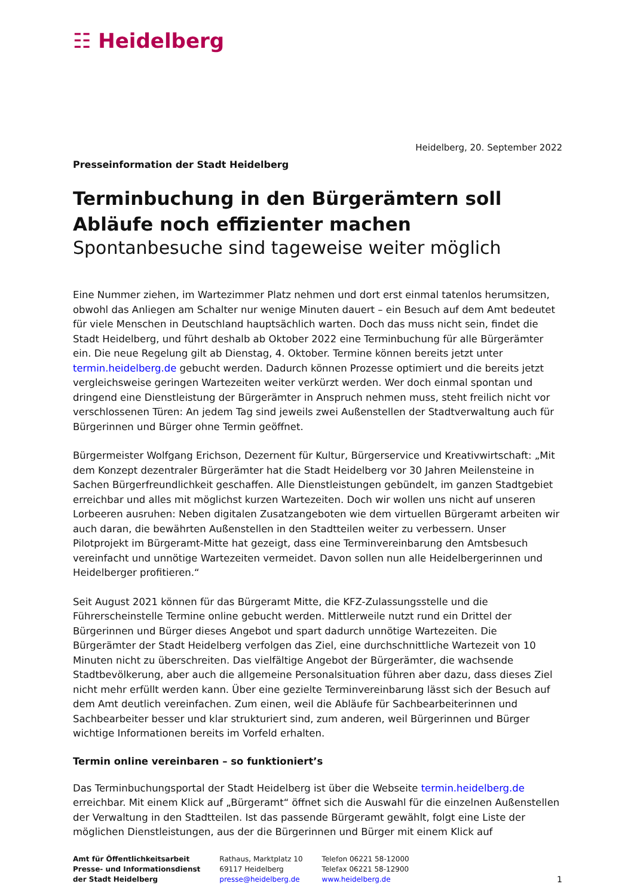☷ Heidelberg
Heidelberg, 20. September 2022
Presseinformation der Stadt Heidelberg
Terminbuchung in den Bürgerämtern soll Abläufe noch effizienter machen
Spontanbesuche sind tageweise weiter möglich
Eine Nummer ziehen, im Wartezimmer Platz nehmen und dort erst einmal tatenlos herumsitzen, obwohl das Anliegen am Schalter nur wenige Minuten dauert – ein Besuch auf dem Amt bedeutet für viele Menschen in Deutschland hauptsächlich warten. Doch das muss nicht sein, findet die Stadt Heidelberg, und führt deshalb ab Oktober 2022 eine Terminbuchung für alle Bürgerämter ein. Die neue Regelung gilt ab Dienstag, 4. Oktober. Termine können bereits jetzt unter termin.heidelberg.de gebucht werden. Dadurch können Prozesse optimiert und die bereits jetzt vergleichsweise geringen Wartezeiten weiter verkürzt werden. Wer doch einmal spontan und dringend eine Dienstleistung der Bürgerämter in Anspruch nehmen muss, steht freilich nicht vor verschlossenen Türen: An jedem Tag sind jeweils zwei Außenstellen der Stadtverwaltung auch für Bürgerinnen und Bürger ohne Termin geöffnet.
Bürgermeister Wolfgang Erichson, Dezernent für Kultur, Bürgerservice und Kreativwirtschaft: „Mit dem Konzept dezentraler Bürgerämter hat die Stadt Heidelberg vor 30 Jahren Meilensteine in Sachen Bürgerfreundlichkeit geschaffen. Alle Dienstleistungen gebündelt, im ganzen Stadtgebiet erreichbar und alles mit möglichst kurzen Wartezeiten. Doch wir wollen uns nicht auf unseren Lorbeeren ausruhen: Neben digitalen Zusatzangeboten wie dem virtuellen Bürgeramt arbeiten wir auch daran, die bewährten Außenstellen in den Stadtteilen weiter zu verbessern. Unser Pilotprojekt im Bürgeramt-Mitte hat gezeigt, dass eine Terminvereinbarung den Amtsbesuch vereinfacht und unnötige Wartezeiten vermeidet. Davon sollen nun alle Heidelbergerinnen und Heidelberger profitieren.“
Seit August 2021 können für das Bürgeramt Mitte, die KFZ-Zulassungsstelle und die Führerscheinstelle Termine online gebucht werden. Mittlerweile nutzt rund ein Drittel der Bürgerinnen und Bürger dieses Angebot und spart dadurch unnötige Wartezeiten. Die Bürgerämter der Stadt Heidelberg verfolgen das Ziel, eine durchschnittliche Wartezeit von 10 Minuten nicht zu überschreiten. Das vielfältige Angebot der Bürgerämter, die wachsende Stadtbevölkerung, aber auch die allgemeine Personalsituation führen aber dazu, dass dieses Ziel nicht mehr erfüllt werden kann. Über eine gezielte Terminvereinbarung lässt sich der Besuch auf dem Amt deutlich vereinfachen. Zum einen, weil die Abläufe für Sachbearbeiterinnen und Sachbearbeiter besser und klar strukturiert sind, zum anderen, weil Bürgerinnen und Bürger wichtige Informationen bereits im Vorfeld erhalten.
Termin online vereinbaren – so funktioniert’s
Das Terminbuchungsportal der Stadt Heidelberg ist über die Webseite termin.heidelberg.de erreichbar. Mit einem Klick auf „Bürgeramt“ öffnet sich die Auswahl für die einzelnen Außenstellen der Verwaltung in den Stadtteilen. Ist das passende Bürgeramt gewählt, folgt eine Liste der möglichen Dienstleistungen, aus der die Bürgerinnen und Bürger mit einem Klick auf
Amt für Öffentlichkeitsarbeit
Presse- und Informationsdienst
der Stadt Heidelberg
Rathaus, Marktplatz 10
69117 Heidelberg
presse@heidelberg.de
Telefon 06221 58-12000
Telefax 06221 58-12900
www.heidelberg.de
1